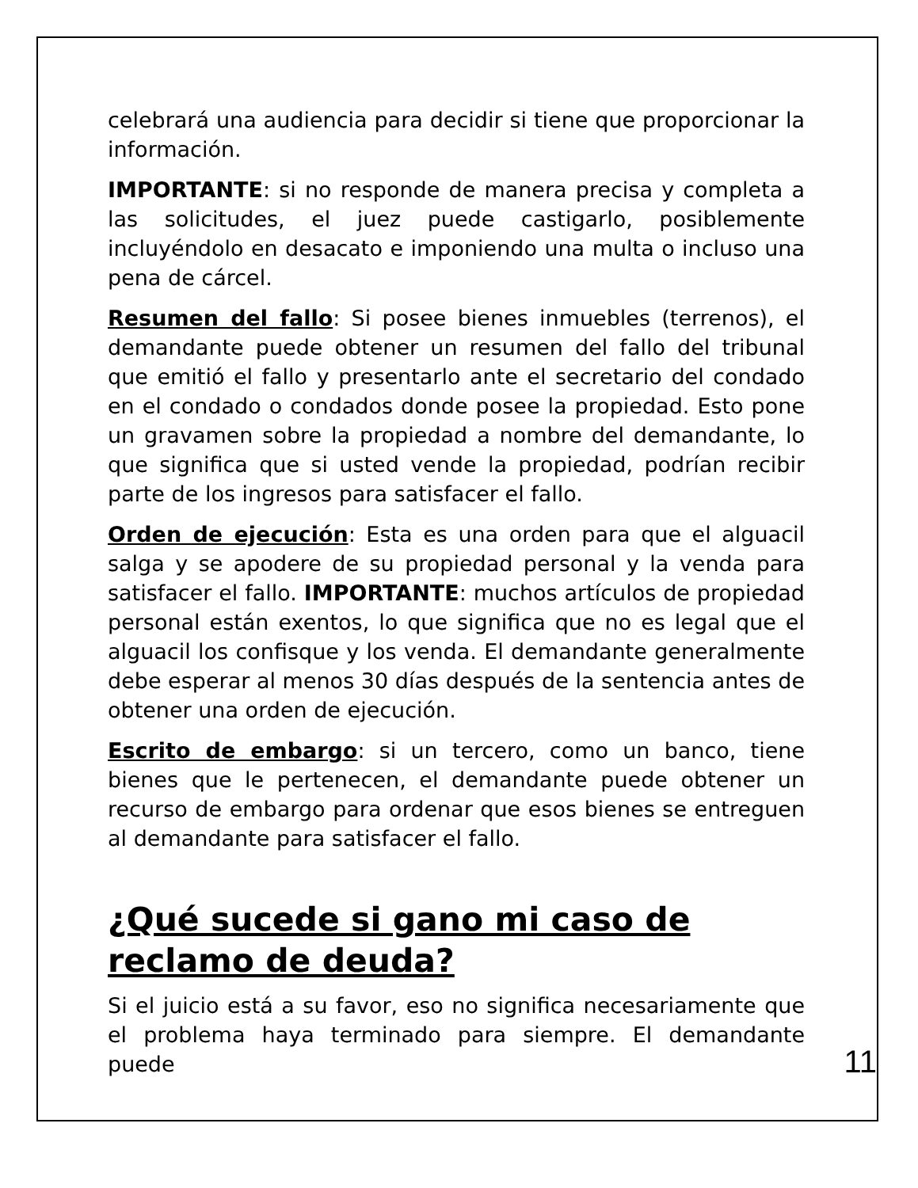celebrará una audiencia para decidir si tiene que proporcionar la información.
IMPORTANTE: si no responde de manera precisa y completa a las solicitudes, el juez puede castigarlo, posiblemente incluyéndolo en desacato e imponiendo una multa o incluso una pena de cárcel.
Resumen del fallo: Si posee bienes inmuebles (terrenos), el demandante puede obtener un resumen del fallo del tribunal que emitió el fallo y presentarlo ante el secretario del condado en el condado o condados donde posee la propiedad. Esto pone un gravamen sobre la propiedad a nombre del demandante, lo que significa que si usted vende la propiedad, podrían recibir parte de los ingresos para satisfacer el fallo.
Orden de ejecución: Esta es una orden para que el alguacil salga y se apodere de su propiedad personal y la venda para satisfacer el fallo. IMPORTANTE: muchos artículos de propiedad personal están exentos, lo que significa que no es legal que el alguacil los confisque y los venda. El demandante generalmente debe esperar al menos 30 días después de la sentencia antes de obtener una orden de ejecución.
Escrito de embargo: si un tercero, como un banco, tiene bienes que le pertenecen, el demandante puede obtener un recurso de embargo para ordenar que esos bienes se entreguen al demandante para satisfacer el fallo.
¿Qué sucede si gano mi caso de reclamo de deuda?
Si el juicio está a su favor, eso no significa necesariamente que el problema haya terminado para siempre. El demandante puede
11